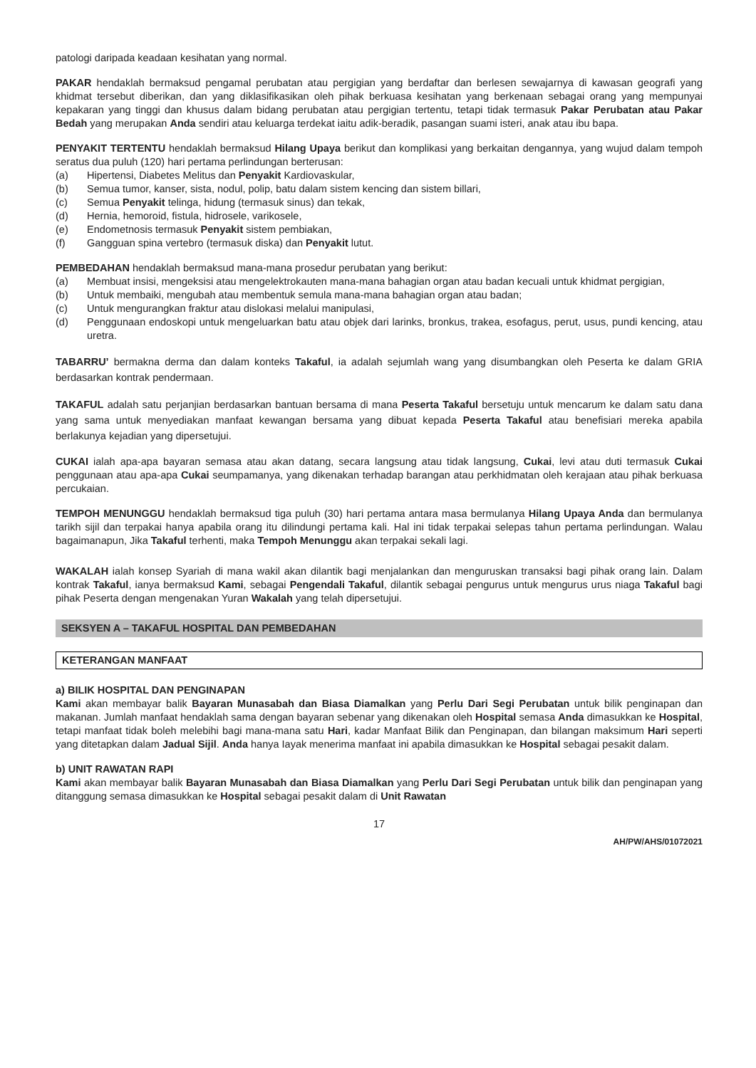patologi daripada keadaan kesihatan yang normal.
PAKAR hendaklah bermaksud pengamal perubatan atau pergigian yang berdaftar dan berlesen sewajarnya di kawasan geografi yang khidmat tersebut diberikan, dan yang diklasifikasikan oleh pihak berkuasa kesihatan yang berkenaan sebagai orang yang mempunyai kepakaran yang tinggi dan khusus dalam bidang perubatan atau pergigian tertentu, tetapi tidak termasuk Pakar Perubatan atau Pakar Bedah yang merupakan Anda sendiri atau keluarga terdekat iaitu adik-beradik, pasangan suami isteri, anak atau ibu bapa.
PENYAKIT TERTENTU hendaklah bermaksud Hilang Upaya berikut dan komplikasi yang berkaitan dengannya, yang wujud dalam tempoh seratus dua puluh (120) hari pertama perlindungan berterusan:
(a) Hipertensi, Diabetes Melitus dan Penyakit Kardiovaskular,
(b) Semua tumor, kanser, sista, nodul, polip, batu dalam sistem kencing dan sistem billari,
(c) Semua Penyakit telinga, hidung (termasuk sinus) dan tekak,
(d) Hernia, hemoroid, fistula, hidrosele, varikosele,
(e) Endometnosis termasuk Penyakit sistem pembiakan,
(f) Gangguan spina vertebro (termasuk diska) dan Penyakit lutut.
PEMBEDAHAN hendaklah bermaksud mana-mana prosedur perubatan yang berikut:
(a) Membuat insisi, mengeksisi atau mengelektrokauten mana-mana bahagian organ atau badan kecuali untuk khidmat pergigian,
(b) Untuk membaiki, mengubah atau membentuk semula mana-mana bahagian organ atau badan;
(c) Untuk mengurangkan fraktur atau dislokasi melalui manipulasi,
(d) Penggunaan endoskopi untuk mengeluarkan batu atau objek dari larinks, bronkus, trakea, esofagus, perut, usus, pundi kencing, atau uretra.
TABARRU’ bermakna derma dan dalam konteks Takaful, ia adalah sejumlah wang yang disumbangkan oleh Peserta ke dalam GRIA berdasarkan kontrak pendermaan.
TAKAFUL adalah satu perjanjian berdasarkan bantuan bersama di mana Peserta Takaful bersetuju untuk mencarum ke dalam satu dana yang sama untuk menyediakan manfaat kewangan bersama yang dibuat kepada Peserta Takaful atau benefisiari mereka apabila berlakunya kejadian yang dipersetujui.
CUKAI ialah apa-apa bayaran semasa atau akan datang, secara langsung atau tidak langsung, Cukai, levi atau duti termasuk Cukai penggunaan atau apa-apa Cukai seumpamanya, yang dikenakan terhadap barangan atau perkhidmatan oleh kerajaan atau pihak berkuasa percukaian.
TEMPOH MENUNGGU hendaklah bermaksud tiga puluh (30) hari pertama antara masa bermulanya Hilang Upaya Anda dan bermulanya tarikh sijil dan terpakai hanya apabila orang itu dilindungi pertama kali. Hal ini tidak terpakai selepas tahun pertama perlindungan. Walau bagaimanapun, Jika Takaful terhenti, maka Tempoh Menunggu akan terpakai sekali lagi.
WAKALAH ialah konsep Syariah di mana wakil akan dilantik bagi menjalankan dan menguruskan transaksi bagi pihak orang lain. Dalam kontrak Takaful, ianya bermaksud Kami, sebagai Pengendali Takaful, dilantik sebagai pengurus untuk mengurus urus niaga Takaful bagi pihak Peserta dengan mengenakan Yuran Wakalah yang telah dipersetujui.
SEKSYEN A – TAKAFUL HOSPITAL DAN PEMBEDAHAN
KETERANGAN MANFAAT
a) BILIK HOSPITAL DAN PENGINAPAN
Kami akan membayar balik Bayaran Munasabah dan Biasa Diamalkan yang Perlu Dari Segi Perubatan untuk bilik penginapan dan makanan. Jumlah manfaat hendaklah sama dengan bayaran sebenar yang dikenakan oleh Hospital semasa Anda dimasukkan ke Hospital, tetapi manfaat tidak boleh melebihi bagi mana-mana satu Hari, kadar Manfaat Bilik dan Penginapan, dan bilangan maksimum Hari seperti yang ditetapkan dalam Jadual Sijil. Anda hanya Iayak menerima manfaat ini apabila dimasukkan ke Hospital sebagai pesakit dalam.
b) UNIT RAWATAN RAPI
Kami akan membayar balik Bayaran Munasabah dan Biasa Diamalkan yang Perlu Dari Segi Perubatan untuk bilik dan penginapan yang ditanggung semasa dimasukkan ke Hospital sebagai pesakit dalam di Unit Rawatan
17
AH/PW/AHS/01072021